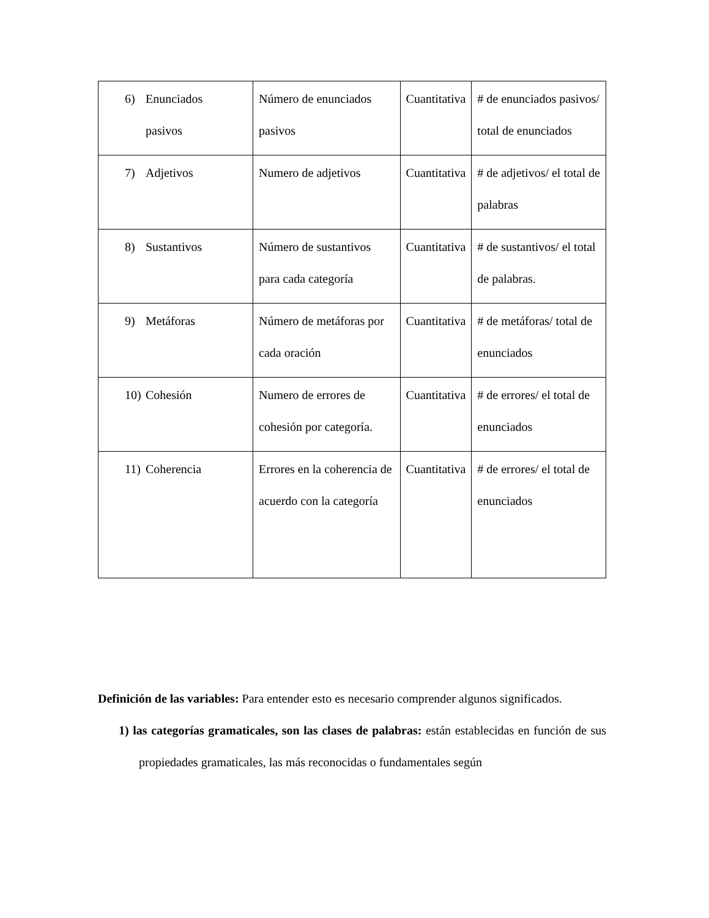| 6) Enunciados pasivos | Número de enunciados pasivos | Cuantitativa | # de enunciados pasivos/ total de enunciados |
| 7) Adjetivos | Numero de adjetivos | Cuantitativa | # de adjetivos/ el total de palabras |
| 8) Sustantivos | Número de sustantivos para cada categoría | Cuantitativa | # de sustantivos/ el total de palabras. |
| 9) Metáforas | Número de metáforas por cada oración | Cuantitativa | # de metáforas/ total de enunciados |
| 10) Cohesión | Numero de errores de cohesión por categoría. | Cuantitativa | # de errores/ el total de enunciados |
| 11) Coherencia | Errores en la coherencia de acuerdo con la categoría | Cuantitativa | # de errores/ el total de enunciados |
Definición de las variables: Para entender esto es necesario comprender algunos significados.
1) las categorías gramaticales, son las clases de palabras: están establecidas en función de sus propiedades gramaticales, las más reconocidas o fundamentales según